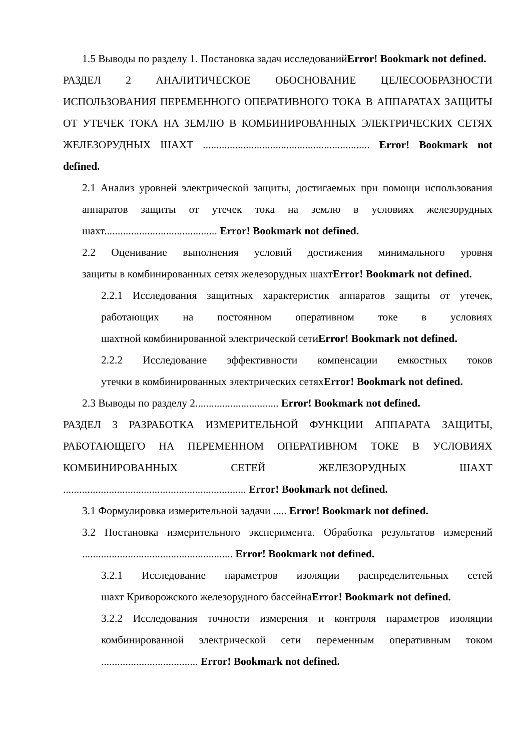1.5 Выводы по разделу 1. Постановка задач исследованийError! Bookmark not defined.
РАЗДЕЛ 2 АНАЛИТИЧЕСКОЕ ОБОСНОВАНИЕ ЦЕЛЕСООБРАЗНОСТИ ИСПОЛЬЗОВАНИЯ ПЕРЕМЕННОГО ОПЕРАТИВНОГО ТОКА В АППАРАТАХ ЗАЩИТЫ ОТ УТЕЧЕК ТОКА НА ЗЕМЛЮ В КОМБИНИРОВАННЫХ ЭЛЕКТРИЧЕСКИХ СЕТЯХ ЖЕЛЕЗОРУДНЫХ ШАХТ .............................................................. Error! Bookmark not defined.
2.1 Анализ уровней электрической защиты, достигаемых при помощи использования аппаратов защиты от утечек тока на землю в условиях железорудных шахт.......................................... Error! Bookmark not defined.
2.2 Оценивание выполнения условий достижения минимального уровня защиты в комбинированных сетях железорудных шахтError! Bookmark not defined.
2.2.1 Исследования защитных характеристик аппаратов защиты от утечек, работающих на постоянном оперативном токе в условиях шахтной комбинированной электрической сетиError! Bookmark not defined.
2.2.2 Исследование эффективности компенсации емкостных токов утечки в комбинированных электрических сетяхError! Bookmark not defined.
2.3 Выводы по разделу 2............................... Error! Bookmark not defined.
РАЗДЕЛ 3 РАЗРАБОТКА ИЗМЕРИТЕЛЬНОЙ ФУНКЦИИ АППАРАТА ЗАЩИТЫ, РАБОТАЮЩЕГО НА ПЕРЕМЕННОМ ОПЕРАТИВНОМ ТОКЕ В УСЛОВИЯХ КОМБИНИРОВАННЫХ СЕТЕЙ ЖЕЛЕЗОРУДНЫХ ШАХТ .................................................................... Error! Bookmark not defined.
3.1 Формулировка измерительной задачи ..... Error! Bookmark not defined.
3.2 Постановка измерительного эксперимента. Обработка результатов измерений ........................................................ Error! Bookmark not defined.
3.2.1 Исследование параметров изоляции распределительных сетей шахт Криворожского железорудного бассейнаError! Bookmark not defined.
3.2.2 Исследования точности измерения и контроля параметров изоляции комбинированной электрической сети переменным оперативным током .................................... Error! Bookmark not defined.